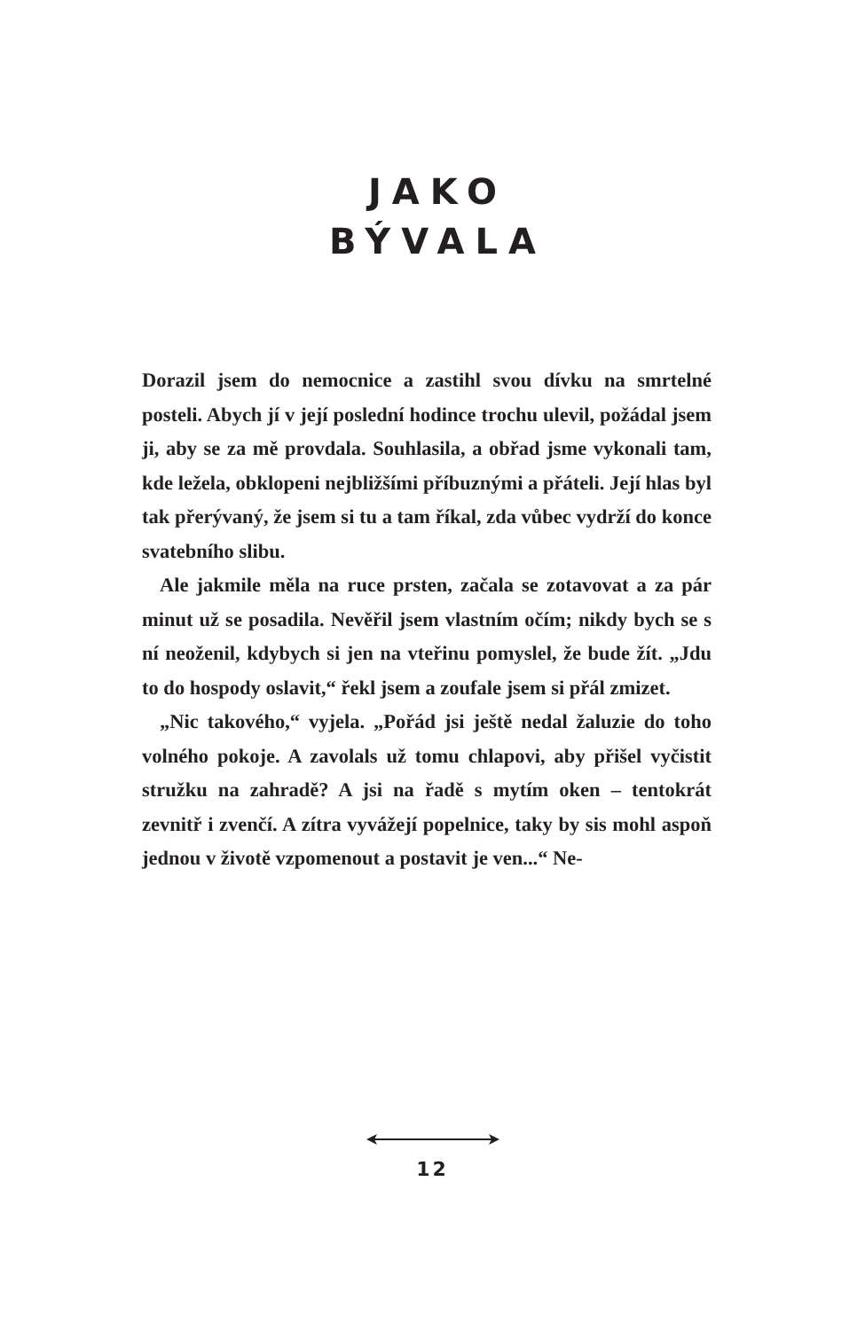JAKO
BÝVALA
Dorazil jsem do nemocnice a zastihl svou dívku na smrtelné posteli. Abych jí v její poslední hodince trochu ulevil, požádal jsem ji, aby se za mě provdala. Souhlasila, a obřad jsme vykonali tam, kde ležela, obklopeni nejbližšími příbuznými a přáteli. Její hlas byl tak přerývaný, že jsem si tu a tam říkal, zda vůbec vydrží do konce svatebního slibu.
Ale jakmile měla na ruce prsten, začala se zotavovat a za pár minut už se posadila. Nevěřil jsem vlastním očím; nikdy bych se s ní neoženil, kdybych si jen na vteřinu pomyslel, že bude žít. „Jdu to do hospody oslavit,“ řekl jsem a zoufale jsem si přál zmizet.
„Nic takového,“ vyjela. „Pořád jsi ještě nedal žaluzie do toho volného pokoje. A zavolals už tomu chlapovi, aby přišel vyčistit stružku na zahradě? A jsi na řadě s mytím oken – tentokrát zevnitř i zvenčí. A zítra vyvážejí popelnice, taky by sis mohl aspoň jednou v životě vzpomenout a postavit je ven...“ Ne-
12